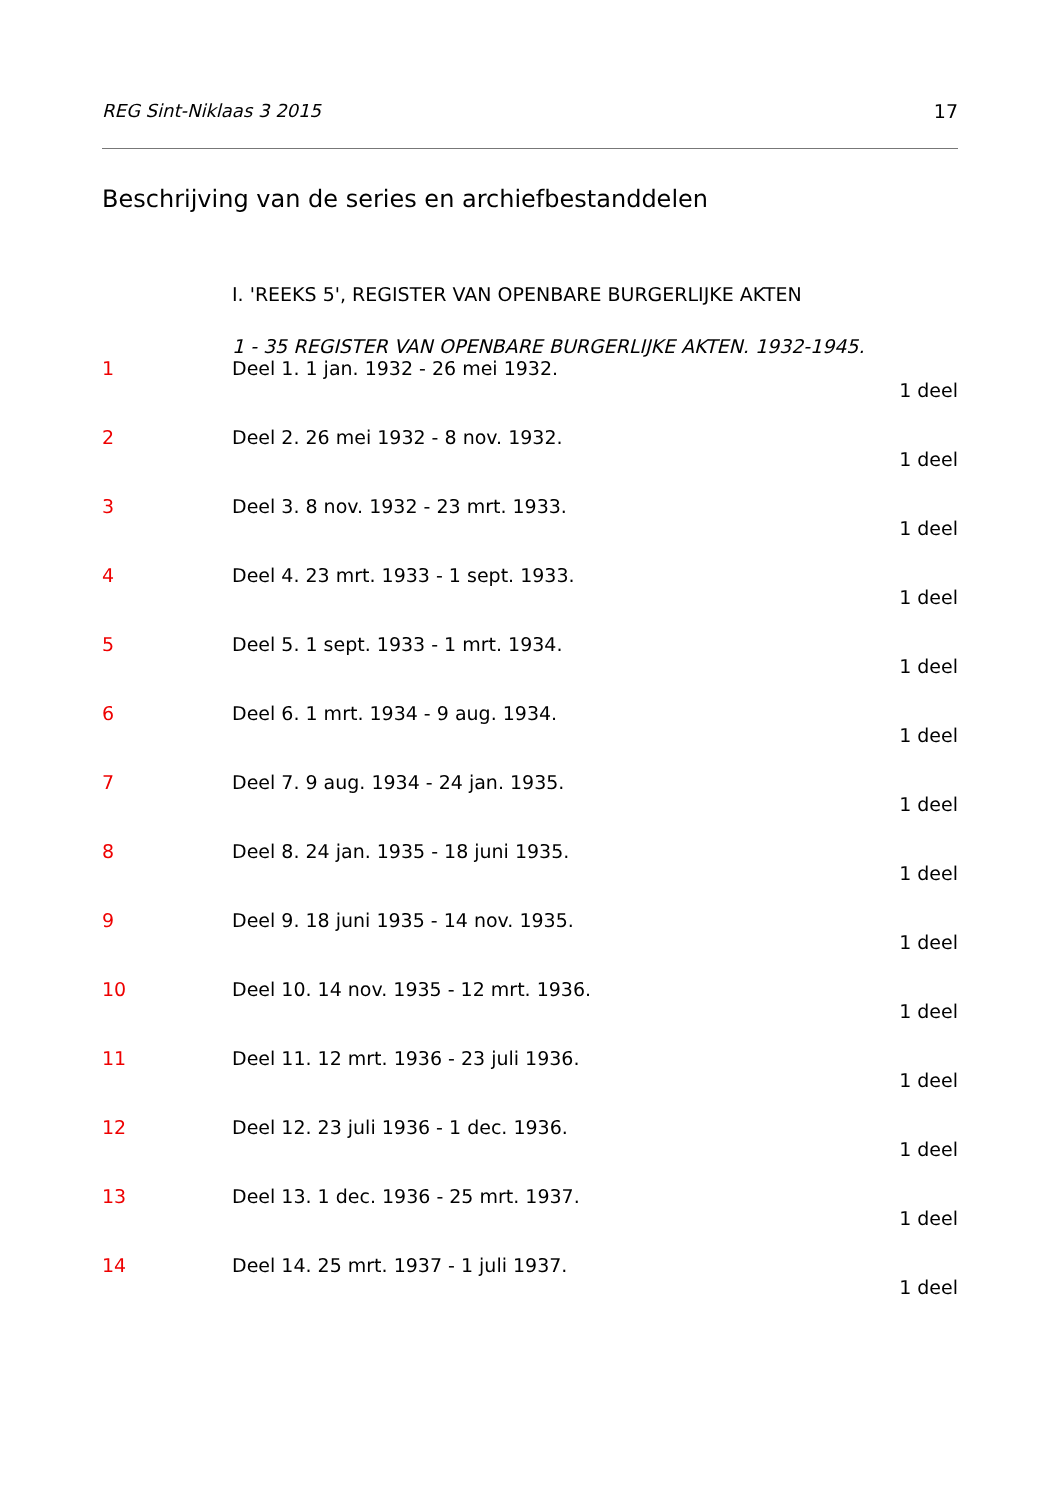REG Sint-Niklaas 3 2015 17
Beschrijving van de series en archiefbestanddelen
I. 'REEKS 5', REGISTER VAN OPENBARE BURGERLIJKE AKTEN
1 - 35 REGISTER VAN OPENBARE BURGERLIJKE AKTEN. 1932-1945.
1 Deel 1. 1 jan. 1932 - 26 mei 1932.
1 deel
2 Deel 2. 26 mei 1932 - 8 nov. 1932.
1 deel
3 Deel 3. 8 nov. 1932 - 23 mrt. 1933.
1 deel
4 Deel 4. 23 mrt. 1933 - 1 sept. 1933.
1 deel
5 Deel 5. 1 sept. 1933 - 1 mrt. 1934.
1 deel
6 Deel 6. 1 mrt. 1934 - 9 aug. 1934.
1 deel
7 Deel 7. 9 aug. 1934 - 24 jan. 1935.
1 deel
8 Deel 8. 24 jan. 1935 - 18 juni 1935.
1 deel
9 Deel 9. 18 juni 1935 - 14 nov. 1935.
1 deel
10 Deel 10. 14 nov. 1935 - 12 mrt. 1936.
1 deel
11 Deel 11. 12 mrt. 1936 - 23 juli 1936.
1 deel
12 Deel 12. 23 juli 1936 - 1 dec. 1936.
1 deel
13 Deel 13. 1 dec. 1936 - 25 mrt. 1937.
1 deel
14 Deel 14. 25 mrt. 1937 - 1 juli 1937.
1 deel